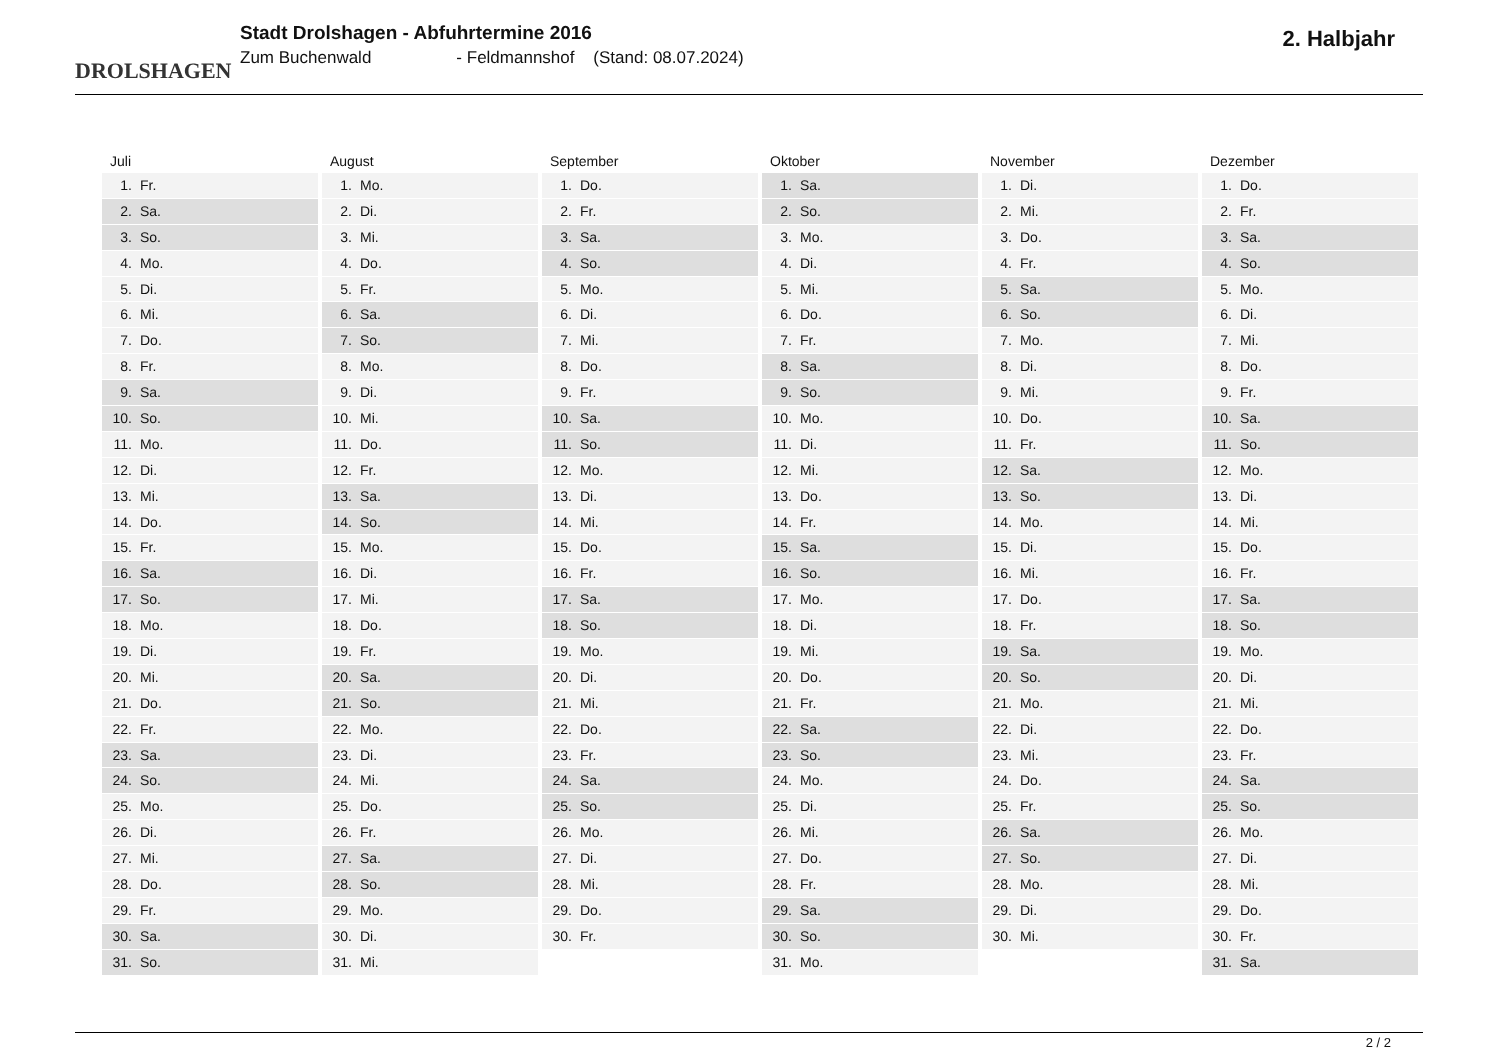DROLSHAGEN
Stadt Drolshagen - Abfuhrtermine 2016
Zum Buchenwald - Feldmannshof (Stand: 08.07.2024)
2. Halbjahr
Juli
1. Fr.
2. Sa.
3. So.
4. Mo.
5. Di.
6. Mi.
7. Do.
8. Fr.
9. Sa.
10. So.
11. Mo.
12. Di.
13. Mi.
14. Do.
15. Fr.
16. Sa.
17. So.
18. Mo.
19. Di.
20. Mi.
21. Do.
22. Fr.
23. Sa.
24. So.
25. Mo.
26. Di.
27. Mi.
28. Do.
29. Fr.
30. Sa.
31. So.
August
1. Mo.
2. Di.
3. Mi.
4. Do.
5. Fr.
6. Sa.
7. So.
8. Mo.
9. Di.
10. Mi.
11. Do.
12. Fr.
13. Sa.
14. So.
15. Mo.
16. Di.
17. Mi.
18. Do.
19. Fr.
20. Sa.
21. So.
22. Mo.
23. Di.
24. Mi.
25. Do.
26. Fr.
27. Sa.
28. So.
29. Mo.
30. Di.
31. Mi.
September
1. Do.
2. Fr.
3. Sa.
4. So.
5. Mo.
6. Di.
7. Mi.
8. Do.
9. Fr.
10. Sa.
11. So.
12. Mo.
13. Di.
14. Mi.
15. Do.
16. Fr.
17. Sa.
18. So.
19. Mo.
20. Di.
21. Mi.
22. Do.
23. Fr.
24. Sa.
25. So.
26. Mo.
27. Di.
28. Mi.
29. Do.
30. Fr.
Oktober
1. Sa.
2. So.
3. Mo.
4. Di.
5. Mi.
6. Do.
7. Fr.
8. Sa.
9. So.
10. Mo.
11. Di.
12. Mi.
13. Do.
14. Fr.
15. Sa.
16. So.
17. Mo.
18. Di.
19. Mi.
20. Do.
21. Fr.
22. Sa.
23. So.
24. Mo.
25. Di.
26. Mi.
27. Do.
28. Fr.
29. Sa.
30. So.
31. Mo.
November
1. Di.
2. Mi.
3. Do.
4. Fr.
5. Sa.
6. So.
7. Mo.
8. Di.
9. Mi.
10. Do.
11. Fr.
12. Sa.
13. So.
14. Mo.
15. Di.
16. Mi.
17. Do.
18. Fr.
19. Sa.
20. So.
21. Mo.
22. Di.
23. Mi.
24. Do.
25. Fr.
26. Sa.
27. So.
28. Mo.
29. Di.
30. Mi.
Dezember
1. Do.
2. Fr.
3. Sa.
4. So.
5. Mo.
6. Di.
7. Mi.
8. Do.
9. Fr.
10. Sa.
11. So.
12. Mo.
13. Di.
14. Mi.
15. Do.
16. Fr.
17. Sa.
18. So.
19. Mo.
20. Di.
21. Mi.
22. Do.
23. Fr.
24. Sa.
25. So.
26. Mo.
27. Di.
28. Mi.
29. Do.
30. Fr.
31. Sa.
2 / 2